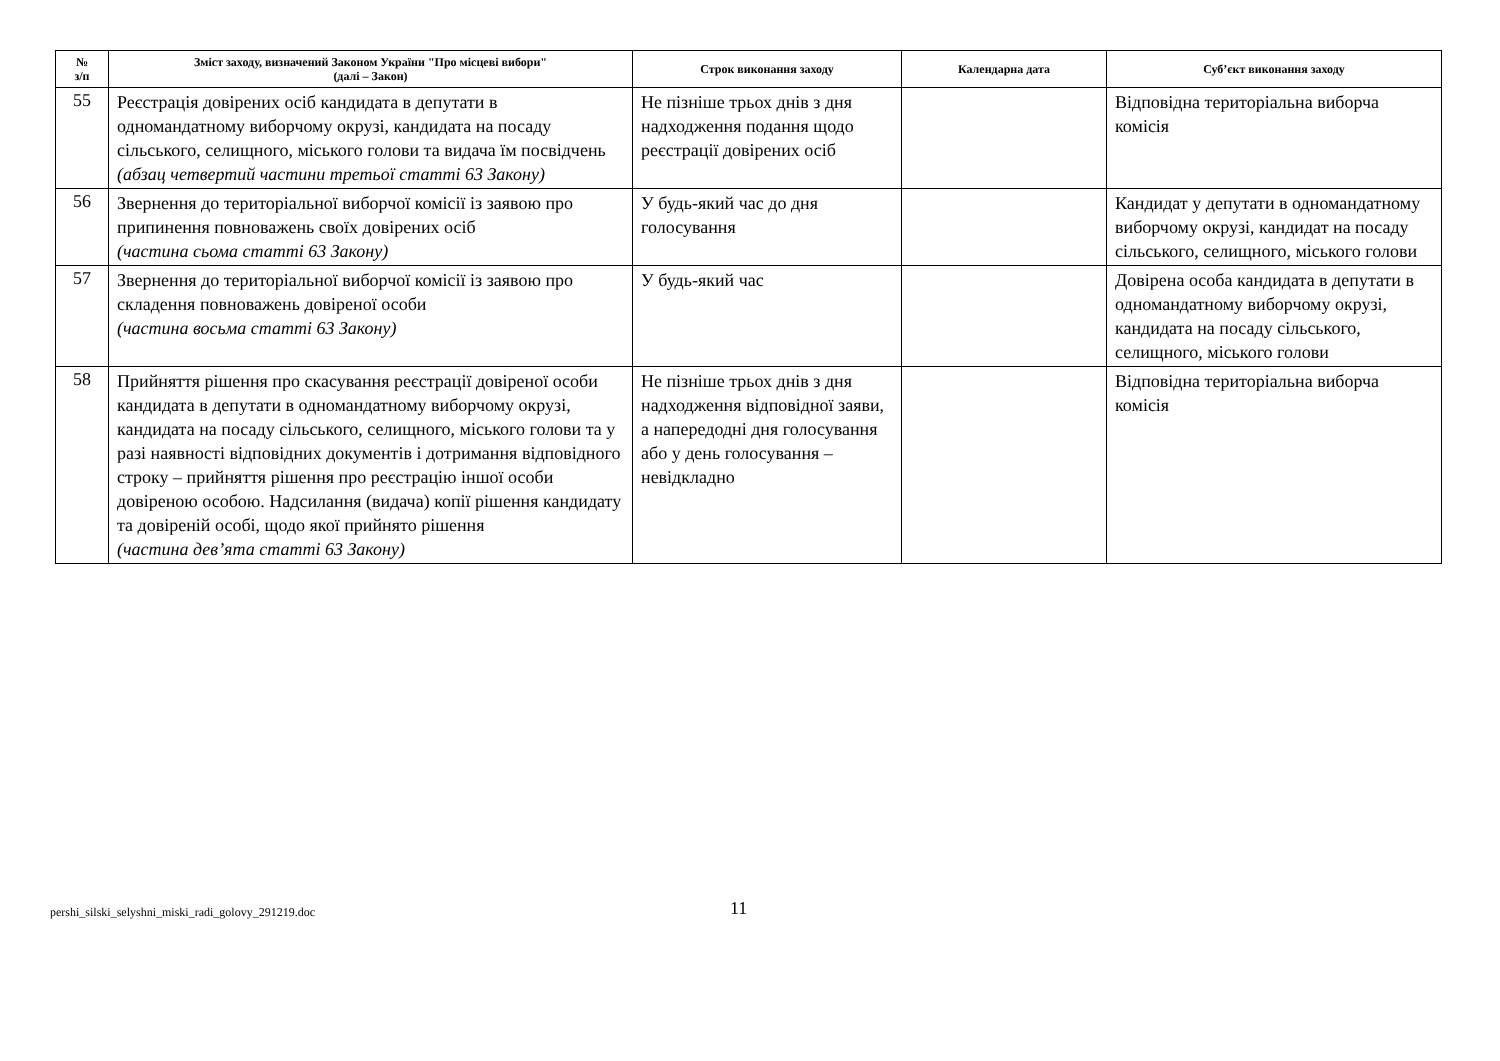| № з/п | Зміст заходу, визначений Законом України "Про місцеві вибори" (далі – Закон) | Строк виконання заходу | Календарна дата | Суб’єкт виконання заходу |
| --- | --- | --- | --- | --- |
| 55 | Реєстрація довірених осіб кандидата в депутати в одномандатному виборчому окрузі, кандидата на посаду сільського, селищного, міського голови та видача їм посвідчень (абзац четвертий частини третьої статті 63 Закону) | Не пізніше трьох днів з дня надходження подання щодо реєстрації довірених осіб | | Відповідна територіальна виборча комісія |
| 56 | Звернення до територіальної виборчої комісії із заявою про припинення повноважень своїх довірених осіб (частина сьома статті 63 Закону) | У будь-який час до дня голосування | | Кандидат у депутати в одномандатному виборчому окрузі, кандидат на посаду сільського, селищного, міського голови |
| 57 | Звернення до територіальної виборчої комісії із заявою про складення повноважень довіреної особи (частина восьма статті 63 Закону) | У будь-який час | | Довірена особа кандидата в депутати в одномандатному виборчому окрузі, кандидата на посаду сільського, селищного, міського голови |
| 58 | Прийняття рішення про скасування реєстрації довіреної особи кандидата в депутати в одномандатному виборчому окрузі, кандидата на посаду сільського, селищного, міського голови та у разі наявності відповідних документів і дотримання відповідного строку – прийняття рішення про реєстрацію іншої особи довіреною особою. Надсилання (видача) копії рішення кандидату та довіреній особі, щодо якої прийнято рішення (частина дев’ята статті 63 Закону) | Не пізніше трьох днів з дня надходження відповідної заяви, а напередодні дня голосування або у день голосування – невідкладно | | Відповідна територіальна виборча комісія |
pershi_silski_selyshni_miski_radi_golovy_291219.doc 11